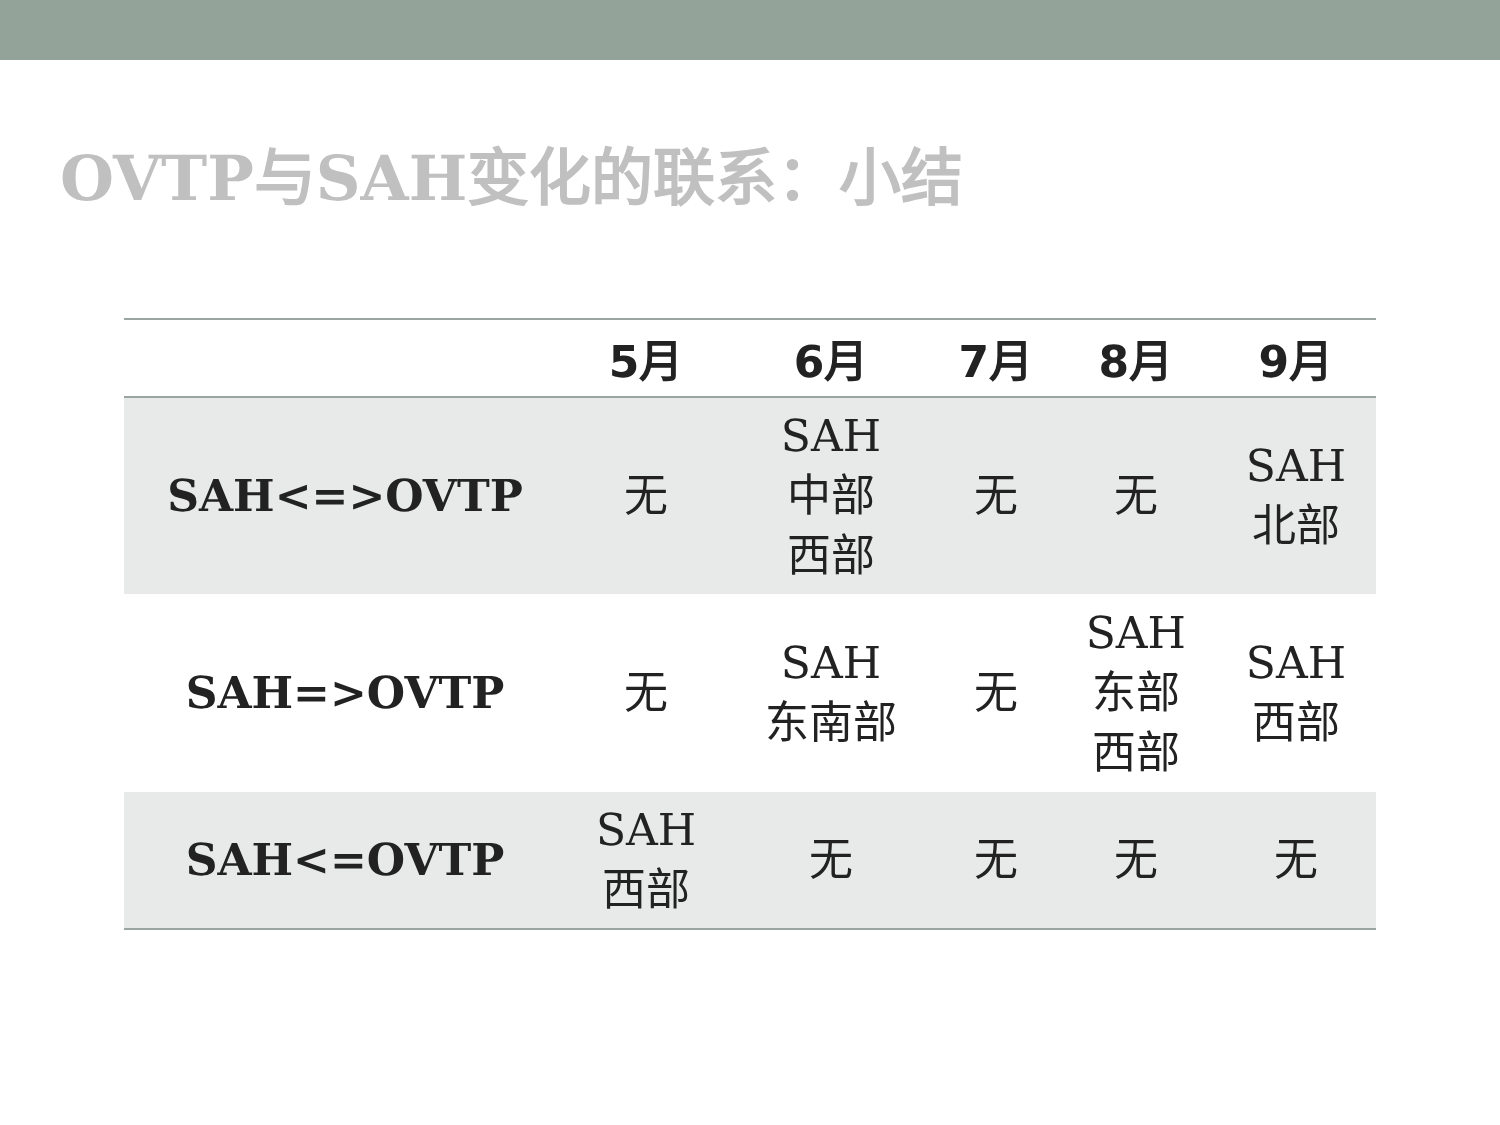OVTP与SAH变化的联系：小结
| | 5月 | 6月 | 7月 | 8月 | 9月 |
| --- | --- | --- | --- | --- | --- |
| SAH<=>OVTP | 无 | SAH 中部 西部 | 无 | 无 | SAH 北部 |
| SAH=>OVTP | 无 | SAH 东南部 | 无 | SAH 东部 西部 | SAH 西部 |
| SAH<=OVTP | SAH 西部 | 无 | 无 | 无 | 无 |